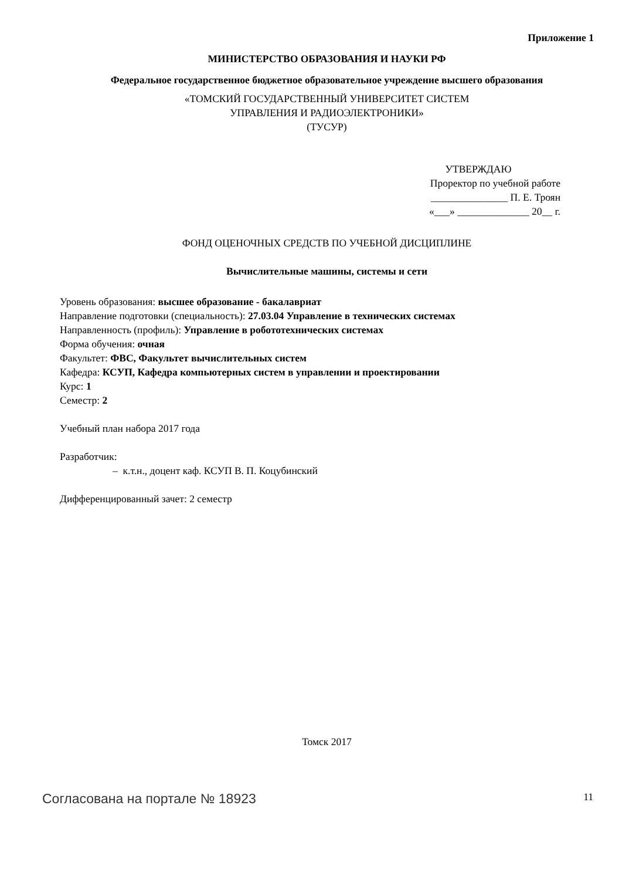Приложение 1
МИНИСТЕРСТВО ОБРАЗОВАНИЯ И НАУКИ РФ
Федеральное государственное бюджетное образовательное учреждение высшего образования
«ТОМСКИЙ ГОСУДАРСТВЕННЫЙ УНИВЕРСИТЕТ СИСТЕМ
УПРАВЛЕНИЯ И РАДИОЭЛЕКТРОНИКИ»
(ТУСУР)
УТВЕРЖДАЮ
Проректор по учебной работе
_______________ П. Е. Троян
«___» ______________ 20__ г.
ФОНД ОЦЕНОЧНЫХ СРЕДСТВ ПО УЧЕБНОЙ ДИСЦИПЛИНЕ
Вычислительные машины, системы и сети
Уровень образования: высшее образование - бакалавриат
Направление подготовки (специальность): 27.03.04 Управление в технических системах
Направленность (профиль): Управление в робототехнических системах
Форма обучения: очная
Факультет: ФВС, Факультет вычислительных систем
Кафедра: КСУП, Кафедра компьютерных систем в управлении и проектировании
Курс: 1
Семестр: 2
Учебный план набора 2017 года
Разработчик:
– к.т.н., доцент каф. КСУП В. П. Коцубинский
Дифференцированный зачет: 2 семестр
Томск 2017
Согласована на портале № 18923 11